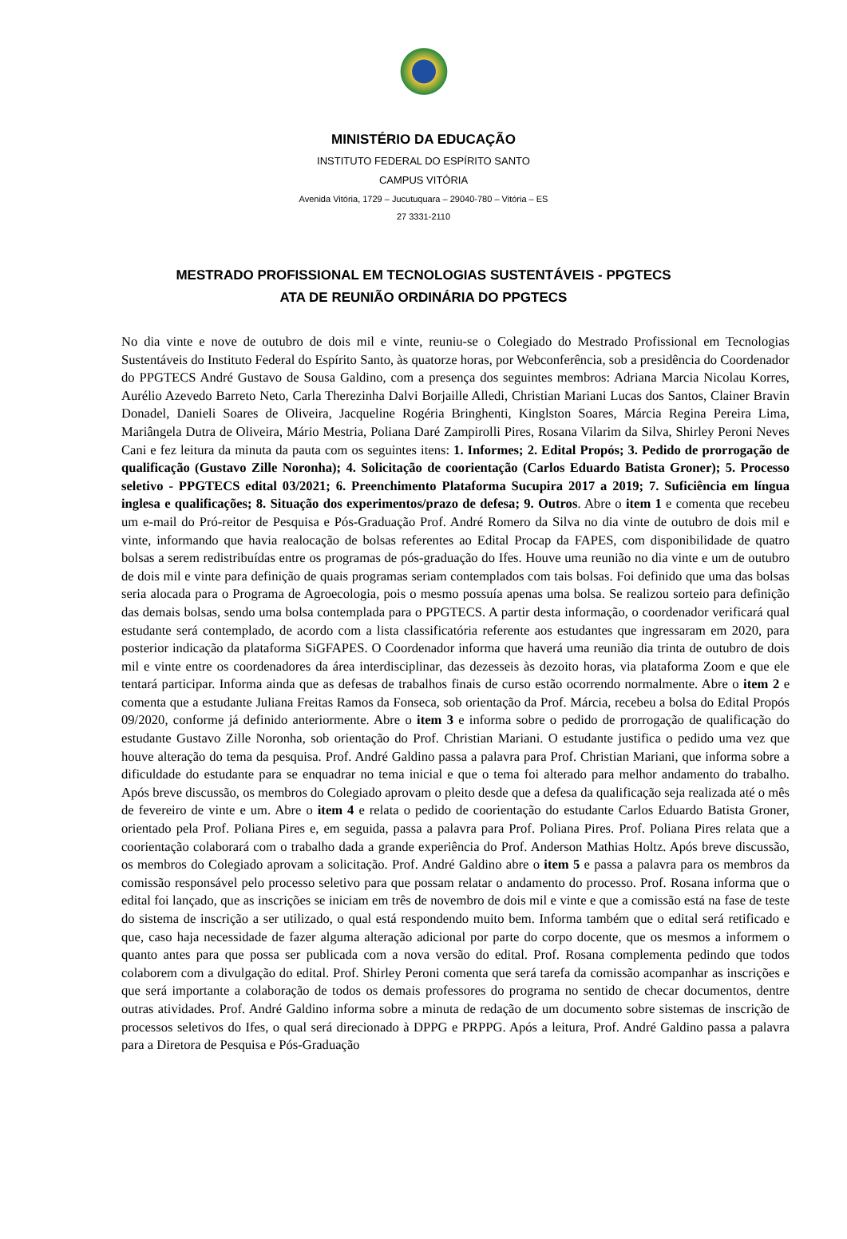MINISTÉRIO DA EDUCAÇÃO
INSTITUTO FEDERAL DO ESPÍRITO SANTO
CAMPUS VITÓRIA
Avenida Vitória, 1729 – Jucutuquara – 29040-780 – Vitória – ES
27 3331-2110
MESTRADO PROFISSIONAL EM TECNOLOGIAS SUSTENTÁVEIS - PPGTECS
ATA DE REUNIÃO ORDINÁRIA DO PPGTECS
No dia vinte e nove de outubro de dois mil e vinte, reuniu-se o Colegiado do Mestrado Profissional em Tecnologias Sustentáveis do Instituto Federal do Espírito Santo, às quatorze horas, por Webconferência, sob a presidência do Coordenador do PPGTECS André Gustavo de Sousa Galdino, com a presença dos seguintes membros: Adriana Marcia Nicolau Korres, Aurélio Azevedo Barreto Neto, Carla Therezinha Dalvi Borjaille Alledi, Christian Mariani Lucas dos Santos, Clainer Bravin Donadel, Danieli Soares de Oliveira, Jacqueline Rogéria Bringhenti, Kinglston Soares, Márcia Regina Pereira Lima, Mariângela Dutra de Oliveira, Mário Mestria, Poliana Daré Zampirolli Pires, Rosana Vilarim da Silva, Shirley Peroni Neves Cani e fez leitura da minuta da pauta com os seguintes itens: 1. Informes; 2. Edital Propós; 3. Pedido de prorrogação de qualificação (Gustavo Zille Noronha); 4. Solicitação de coorientação (Carlos Eduardo Batista Groner); 5. Processo seletivo - PPGTECS edital 03/2021; 6. Preenchimento Plataforma Sucupira 2017 a 2019; 7. Suficiência em língua inglesa e qualificações; 8. Situação dos experimentos/prazo de defesa; 9. Outros. Abre o item 1 e comenta que recebeu um e-mail do Pró-reitor de Pesquisa e Pós-Graduação Prof. André Romero da Silva no dia vinte de outubro de dois mil e vinte, informando que havia realocação de bolsas referentes ao Edital Procap da FAPES, com disponibilidade de quatro bolsas a serem redistribuídas entre os programas de pós-graduação do Ifes. Houve uma reunião no dia vinte e um de outubro de dois mil e vinte para definição de quais programas seriam contemplados com tais bolsas. Foi definido que uma das bolsas seria alocada para o Programa de Agroecologia, pois o mesmo possuía apenas uma bolsa. Se realizou sorteio para definição das demais bolsas, sendo uma bolsa contemplada para o PPGTECS. A partir desta informação, o coordenador verificará qual estudante será contemplado, de acordo com a lista classificatória referente aos estudantes que ingressaram em 2020, para posterior indicação da plataforma SiGFAPES. O Coordenador informa que haverá uma reunião dia trinta de outubro de dois mil e vinte entre os coordenadores da área interdisciplinar, das dezesseis às dezoito horas, via plataforma Zoom e que ele tentará participar. Informa ainda que as defesas de trabalhos finais de curso estão ocorrendo normalmente. Abre o item 2 e comenta que a estudante Juliana Freitas Ramos da Fonseca, sob orientação da Prof. Márcia, recebeu a bolsa do Edital Propós 09/2020, conforme já definido anteriormente. Abre o item 3 e informa sobre o pedido de prorrogação de qualificação do estudante Gustavo Zille Noronha, sob orientação do Prof. Christian Mariani. O estudante justifica o pedido uma vez que houve alteração do tema da pesquisa. Prof. André Galdino passa a palavra para Prof. Christian Mariani, que informa sobre a dificuldade do estudante para se enquadrar no tema inicial e que o tema foi alterado para melhor andamento do trabalho. Após breve discussão, os membros do Colegiado aprovam o pleito desde que a defesa da qualificação seja realizada até o mês de fevereiro de vinte e um. Abre o item 4 e relata o pedido de coorientação do estudante Carlos Eduardo Batista Groner, orientado pela Prof. Poliana Pires e, em seguida, passa a palavra para Prof. Poliana Pires. Prof. Poliana Pires relata que a coorientação colaborará com o trabalho dada a grande experiência do Prof. Anderson Mathias Holtz. Após breve discussão, os membros do Colegiado aprovam a solicitação. Prof. André Galdino abre o item 5 e passa a palavra para os membros da comissão responsável pelo processo seletivo para que possam relatar o andamento do processo. Prof. Rosana informa que o edital foi lançado, que as inscrições se iniciam em três de novembro de dois mil e vinte e que a comissão está na fase de teste do sistema de inscrição a ser utilizado, o qual está respondendo muito bem. Informa também que o edital será retificado e que, caso haja necessidade de fazer alguma alteração adicional por parte do corpo docente, que os mesmos a informem o quanto antes para que possa ser publicada com a nova versão do edital. Prof. Rosana complementa pedindo que todos colaborem com a divulgação do edital. Prof. Shirley Peroni comenta que será tarefa da comissão acompanhar as inscrições e que será importante a colaboração de todos os demais professores do programa no sentido de checar documentos, dentre outras atividades. Prof. André Galdino informa sobre a minuta de redação de um documento sobre sistemas de inscrição de processos seletivos do Ifes, o qual será direcionado à DPPG e PRPPG. Após a leitura, Prof. André Galdino passa a palavra para a Diretora de Pesquisa e Pós-Graduação